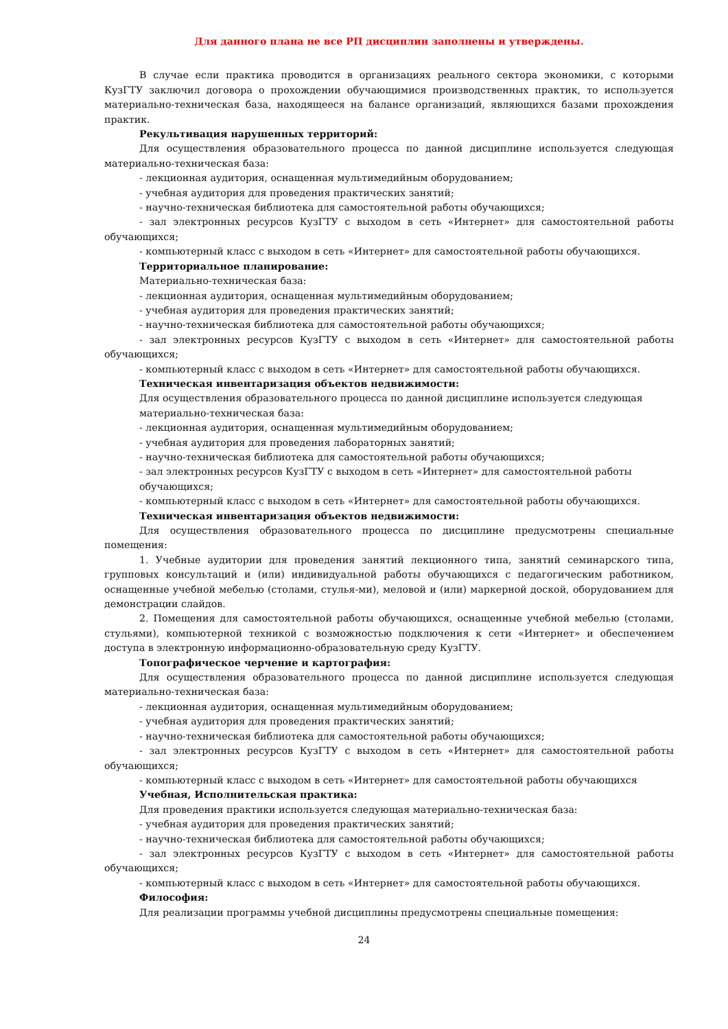Для данного плана не все РП дисциплин заполнены и утверждены.
В случае если практика проводится в организациях реального сектора экономики, с которыми КузГТУ заключил договора о прохождении обучающимися производственных практик, то используется материально-техническая база, находящееся на балансе организаций, являющихся базами прохождения практик.
Рекультивация нарушенных территорий:
Для осуществления образовательного процесса по данной дисциплине используется следующая материально-техническая база:
- лекционная аудитория, оснащенная мультимедийным оборудованием;
- учебная аудитория для проведения практических занятий;
- научно-техническая библиотека для самостоятельной работы обучающихся;
- зал электронных ресурсов КузГТУ с выходом в сеть «Интернет» для самостоятельной работы обучающихся;
- компьютерный класс с выходом в сеть «Интернет» для самостоятельной работы обучающихся.
Территориальное планирование:
Материально-техническая база:
- лекционная аудитория, оснащенная мультимедийным оборудованием;
- учебная аудитория для проведения практических занятий;
- научно-техническая библиотека для самостоятельной работы обучающихся;
- зал электронных ресурсов КузГТУ с выходом в сеть «Интернет» для самостоятельной работы обучающихся;
- компьютерный класс с выходом в сеть «Интернет» для самостоятельной работы обучающихся.
Техническая инвентаризация объектов недвижимости:
Для осуществления образовательного процесса по данной дисциплине используется следующая материально-техническая база:
- лекционная аудитория, оснащенная мультимедийным оборудованием;
- учебная аудитория для проведения лабораторных занятий;
- научно-техническая библиотека для самостоятельной работы обучающихся;
- зал электронных ресурсов КузГТУ с выходом в сеть «Интернет» для самостоятельной работы обучающихся;
- компьютерный класс с выходом в сеть «Интернет» для самостоятельной работы обучающихся.
Техническая инвентаризация объектов недвижимости:
Для осуществления образовательного процесса по дисциплине предусмотрены специальные помещения:
1. Учебные аудитории для проведения занятий лекционного типа, занятий семинарского типа, групповых консультаций и (или) индивидуальной работы обучающихся с педагогическим работником, оснащенные учебной мебелью (столами, стулья-ми), меловой и (или) маркерной доской, оборудованием для демонстрации слайдов.
2. Помещения для самостоятельной работы обучающихся, оснащенные учебной мебелью (столами, стульями), компьютерной техникой с возможностью подключения к сети «Интернет» и обеспечением доступа в электронную информационно-образовательную среду КузГТУ.
Топографическое черчение и картография:
Для осуществления образовательного процесса по данной дисциплине используется следующая материально-техническая база:
- лекционная аудитория, оснащенная мультимедийным оборудованием;
- учебная аудитория для проведения практических занятий;
- научно-техническая библиотека для самостоятельной работы обучающихся;
- зал электронных ресурсов КузГТУ с выходом в сеть «Интернет» для самостоятельной работы обучающихся;
- компьютерный класс с выходом в сеть «Интернет» для самостоятельной работы обучающихся
Учебная, Исполнительская практика:
Для проведения практики используется следующая материально-техническая база:
- учебная аудитория для проведения практических занятий;
- научно-техническая библиотека для самостоятельной работы обучающихся;
- зал электронных ресурсов КузГТУ с выходом в сеть «Интернет» для самостоятельной работы обучающихся;
- компьютерный класс с выходом в сеть «Интернет» для самостоятельной работы обучающихся.
Философия:
Для реализации программы учебной дисциплины предусмотрены специальные помещения:
24